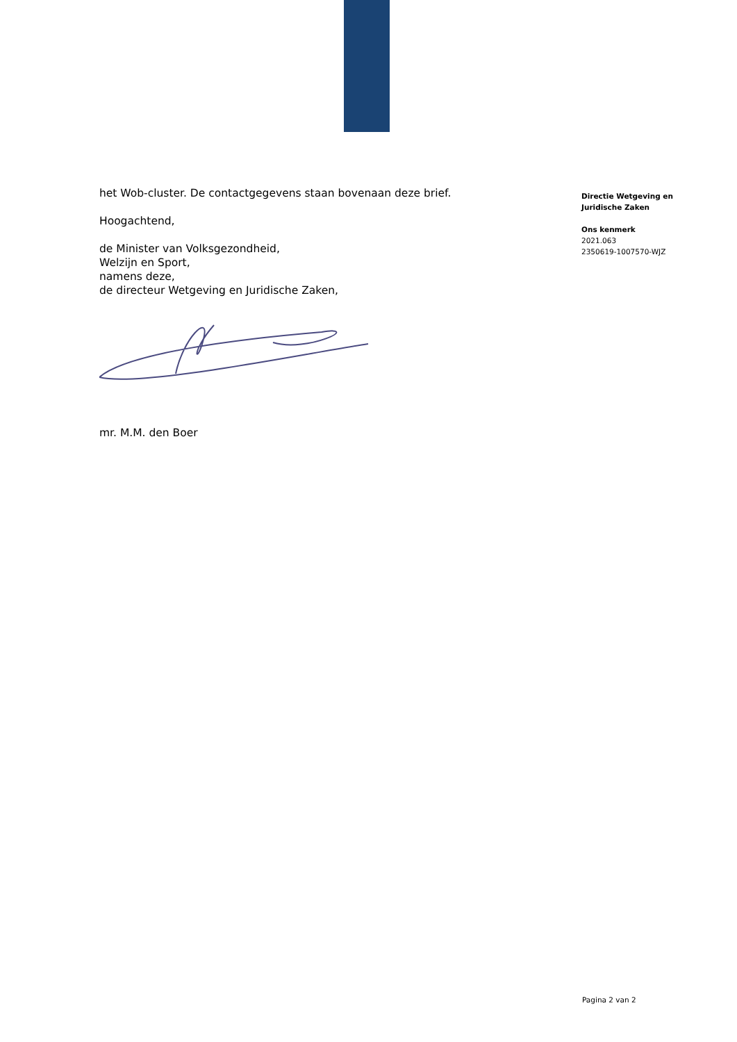het Wob-cluster. De contactgegevens staan bovenaan deze brief.
Hoogachtend,
de Minister van Volksgezondheid,
Welzijn en Sport,
namens deze,
de directeur Wetgeving en Juridische Zaken,
mr. M.M. den Boer
Directie Wetgeving en
Juridische Zaken
Ons kenmerk
2021.063
2350619-1007570-WJZ
Pagina 2 van 2